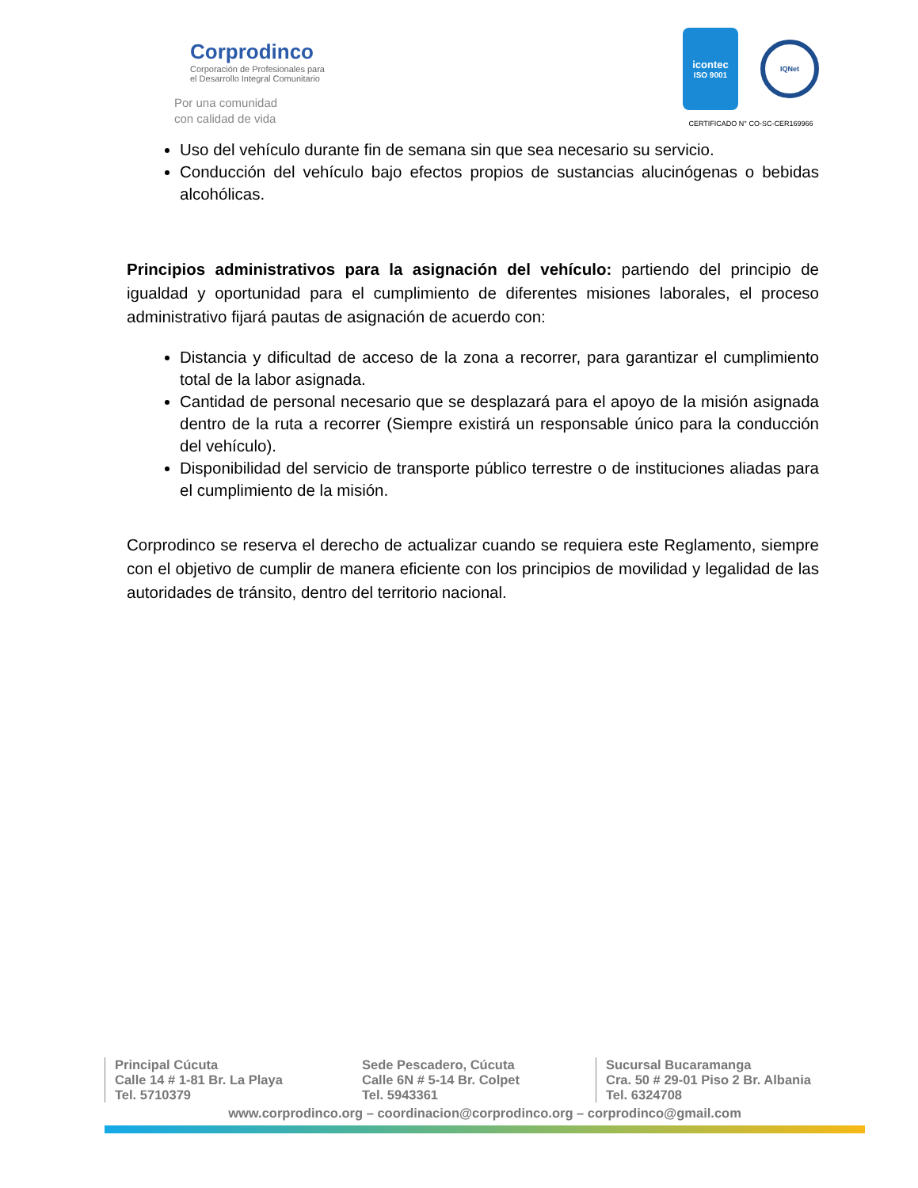Corprodinco
Corporación de Profesionales para
el Desarrollo Integral Comunitario
Por una comunidad
con calidad de vida
icontec
ISO 9001
IQNet
CERTIFICADO N° CO-SC-CER169966
Uso del vehículo durante fin de semana sin que sea necesario su servicio.
Conducción del vehículo bajo efectos propios de sustancias alucinógenas o bebidas alcohólicas.
Principios administrativos para la asignación del vehículo: partiendo del principio de igualdad y oportunidad para el cumplimiento de diferentes misiones laborales, el proceso administrativo fijará pautas de asignación de acuerdo con:
Distancia y dificultad de acceso de la zona a recorrer, para garantizar el cumplimiento total de la labor asignada.
Cantidad de personal necesario que se desplazará para el apoyo de la misión asignada dentro de la ruta a recorrer (Siempre existirá un responsable único para la conducción del vehículo).
Disponibilidad del servicio de transporte público terrestre o de instituciones aliadas para el cumplimiento de la misión.
Corprodinco se reserva el derecho de actualizar cuando se requiera este Reglamento, siempre con el objetivo de cumplir de manera eficiente con los principios de movilidad y legalidad de las autoridades de tránsito, dentro del territorio nacional.
Principal Cúcuta
Calle 14 # 1-81 Br. La Playa
Tel. 5710379
Sede Pescadero, Cúcuta
Calle 6N # 5-14 Br. Colpet
Tel. 5943361
Sucursal Bucaramanga
Cra. 50 # 29-01 Piso 2 Br. Albania
Tel. 6324708
www.corprodinco.org – coordinacion@corprodinco.org – corprodinco@gmail.com